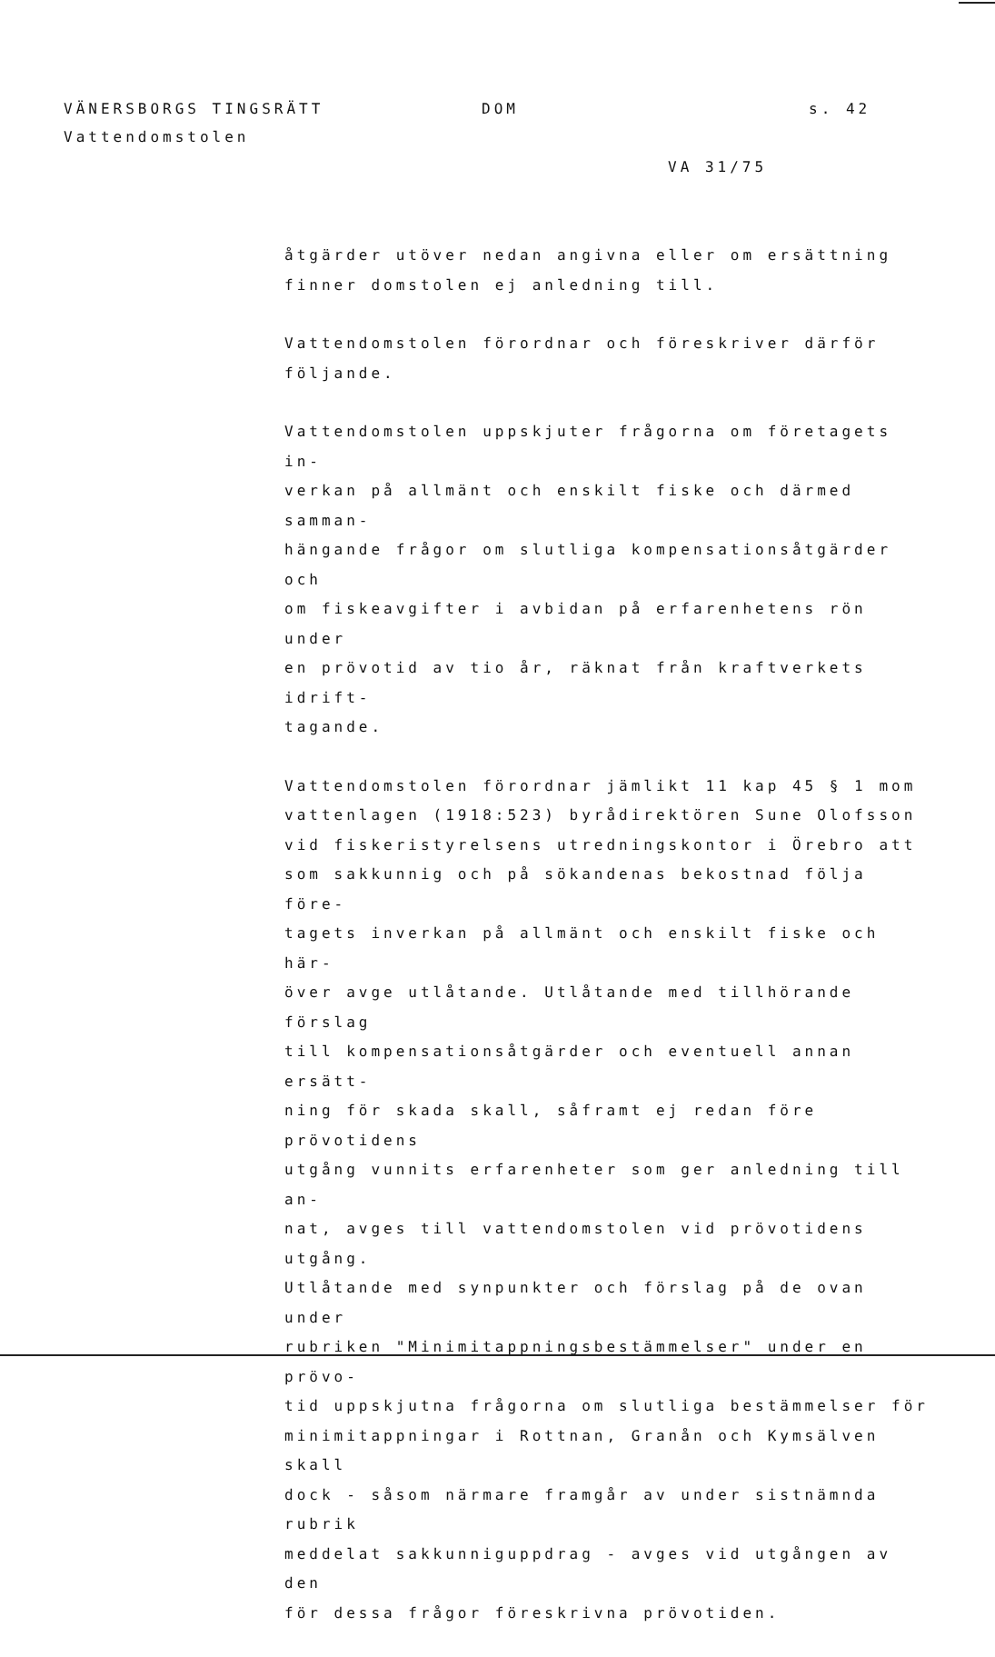VÄNERSBORGS TINGSRÄTT DOM s. 42
Vattendomstolen
VA 31/75
åtgärder utöver nedan angivna eller om ersättning
finner domstolen ej anledning till.
Vattendomstolen förordnar och föreskriver därför
följande.
Vattendomstolen uppskjuter frågorna om företagets in-
verkan på allmänt och enskilt fiske och därmed samman-
hängande frågor om slutliga kompensationsåtgärder och
om fiskeavgifter i avbidan på erfarenhetens rön under
en prövotid av tio år, räknat från kraftverkets idrift-
tagande.
Vattendomstolen förordnar jämlikt 11 kap 45 § 1 mom
vattenlagen (1918:523) byrådirektören Sune Olofsson
vid fiskeristyrelsens utredningskontor i Örebro att
som sakkunnig och på sökandenas bekostnad följa före-
tagets inverkan på allmänt och enskilt fiske och här-
över avge utlåtande. Utlåtande med tillhörande förslag
till kompensationsåtgärder och eventuell annan ersätt-
ning för skada skall, såframt ej redan före prövotidens
utgång vunnits erfarenheter som ger anledning till an-
nat, avges till vattendomstolen vid prövotidens utgång.
Utlåtande med synpunkter och förslag på de ovan under
rubriken "Minimitappningsbestämmelser" under en prövo-
tid uppskjutna frågorna om slutliga bestämmelser för
minimitappningar i Rottnan, Granån och Kymsälven skall
dock - såsom närmare framgår av under sistnämnda rubrik
meddelat sakkunniguppdrag - avges vid utgången av den
för dessa frågor föreskrivna prövotiden.